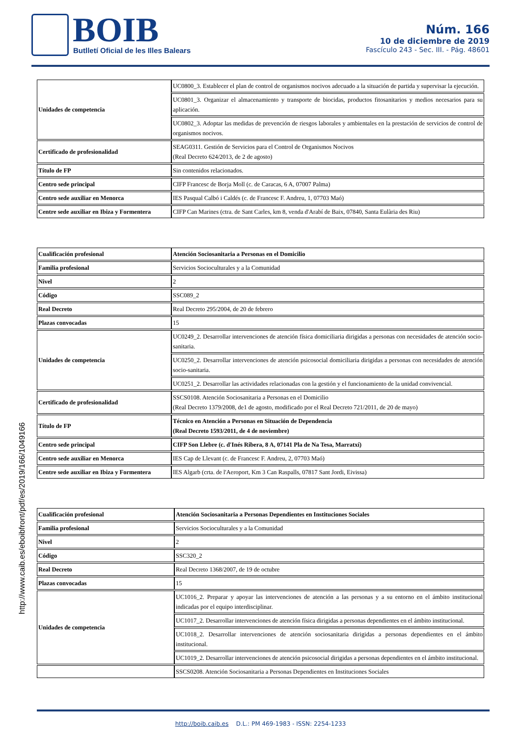BOIB
Butlletí Oficial de les Illes Balears
Núm. 166
10 de diciembre de 2019
Fascículo 243 - Sec. III. - Pág. 48601
http://www.caib.es/eboibfront/pdf/es/2019/166/1049166
| Unidades de competencia | UC0800_3. Establecer el plan de control de organismos nocivos adecuado a la situación de partida y supervisar la ejecución. |
| | UC0801_3. Organizar el almacenamiento y transporte de biocidas, productos fitosanitarios y medios necesarios para su aplicación. |
| | UC0802_3. Adoptar las medidas de prevención de riesgos laborales y ambientales en la prestación de servicios de control de organismos nocivos. |
| Certificado de profesionalidad | SEAG0311. Gestión de Servicios para el Control de Organismos Nocivos (Real Decreto 624/2013, de 2 de agosto) |
| Título de FP | Sin contenidos relacionados. |
| Centro sede principal | CIFP Francesc de Borja Moll (c. de Caracas, 6 A, 07007 Palma) |
| Centro sede auxiliar en Menorca | IES Pasqual Calbó i Caldés (c. de Francesc F. Andreu, 1, 07703 Maó) |
| Centre sede auxiliar en Ibiza y Formentera | CIFP Can Marines (ctra. de Sant Carles, km 8, venda d'Arabí de Baix, 07840, Santa Eulària des Riu) |
| Cualificación profesional | Atención Sociosanitaria a Personas en el Domicilio |
| Familia profesional | Servicios Socioculturales y a la Comunidad |
| Nivel | 2 |
| Código | SSC089_2 |
| Real Decreto | Real Decreto 295/2004, de 20 de febrero |
| Plazas convocadas | 15 |
| Unidades de competencia | UC0249_2. Desarrollar intervenciones de atención física domiciliaria dirigidas a personas con necesidades de atención socio-sanitaria. |
| | UC0250_2. Desarrollar intervenciones de atención psicosocial domiciliaria dirigidas a personas con necesidades de atención socio-sanitaria. |
| | UC0251_2. Desarrollar las actividades relacionadas con la gestión y el funcionamiento de la unidad convivencial. |
| Certificado de profesionalidad | SSCS0108. Atención Sociosanitaria a Personas en el Domicilio (Real Decreto 1379/2008, de1 de agosto, modificado por el Real Decreto 721/2011, de 20 de mayo) |
| Título de FP | Técnico en Atención a Personas en Situación de Dependencia (Real Decreto 1593/2011, de 4 de noviembre) |
| Centro sede principal | CIFP Son Llebre (c. d'Inés Ribera, 8 A, 07141 Pla de Na Tesa, Marratxí) |
| Centro sede auxiliar en Menorca | IES Cap de Llevant (c. de Francesc F. Andreu, 2, 07703 Maó) |
| Centre sede auxiliar en Ibiza y Formentera | IES Algarb (crta. de l'Aeroport, Km 3 Can Raspalls, 07817 Sant Jordi, Eivissa) |
| Cualificación profesional | Atención Sociosanitaria a Personas Dependientes en Instituciones Sociales |
| Familia profesional | Servicios Socioculturales y a la Comunidad |
| Nivel | 2 |
| Código | SSC320_2 |
| Real Decreto | Real Decreto 1368/2007, de 19 de octubre |
| Plazas convocadas | 15 |
| Unidades de competencia | UC1016_2. Preparar y apoyar las intervenciones de atención a las personas y a su entorno en el ámbito institucional indicadas por el equipo interdisciplinar. |
| | UC1017_2. Desarrollar intervenciones de atención física dirigidas a personas dependientes en el ámbito institucional. |
| | UC1018_2. Desarrollar intervenciones de atención sociosanitaria dirigidas a personas dependientes en el ámbito institucional. |
| | UC1019_2. Desarrollar intervenciones de atención psicosocial dirigidas a personas dependientes en el ámbito institucional. |
| | SSCS0208. Atención Sociosanitaria a Personas Dependientes en Instituciones Sociales |
http://boib.caib.es D.L.: PM 469-1983 - ISSN: 2254-1233